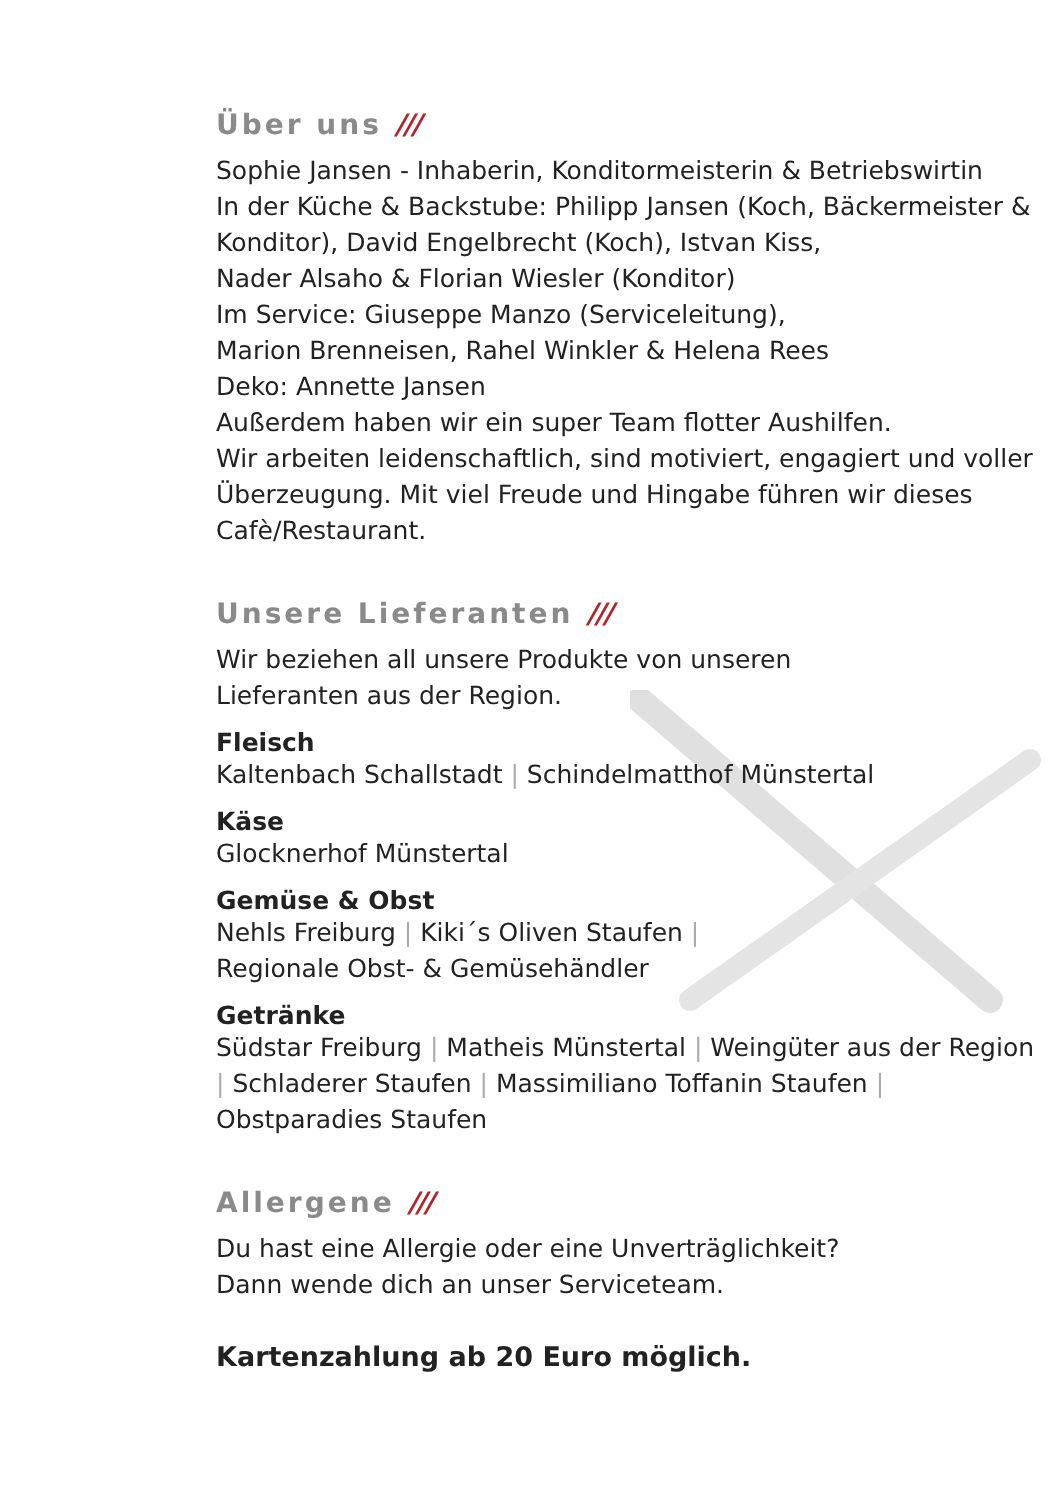Über uns ///
Sophie Jansen - Inhaberin, Konditormeisterin & Betriebswirtin
In der Küche & Backstube: Philipp Jansen (Koch, Bäckermeister & Konditor), David Engelbrecht (Koch), Istvan Kiss,
Nader Alsaho & Florian Wiesler (Konditor)
Im Service: Giuseppe Manzo (Serviceleitung),
Marion Brenneisen, Rahel Winkler & Helena Rees
Deko: Annette Jansen
Außerdem haben wir ein super Team flotter Aushilfen.
Wir arbeiten leidenschaftlich, sind motiviert, engagiert und voller Überzeugung. Mit viel Freude und Hingabe führen wir dieses Cafè/Restaurant.
Unsere Lieferanten ///
Wir beziehen all unsere Produkte von unseren
Lieferanten aus der Region.
Fleisch
Kaltenbach Schallstadt | Schindelmatthof Münstertal
Käse
Glocknerhof Münstertal
Gemüse & Obst
Nehls Freiburg | Kiki´s Oliven Staufen |
Regionale Obst- & Gemüsehändler
Getränke
Südstar Freiburg | Matheis Münstertal | Weingüter aus der Region | Schladerer Staufen | Massimiliano Toffanin Staufen | Obstparadies Staufen
Allergene ///
Du hast eine Allergie oder eine Unverträglichkeit?
Dann wende dich an unser Serviceteam.
Kartenzahlung ab 20 Euro möglich.